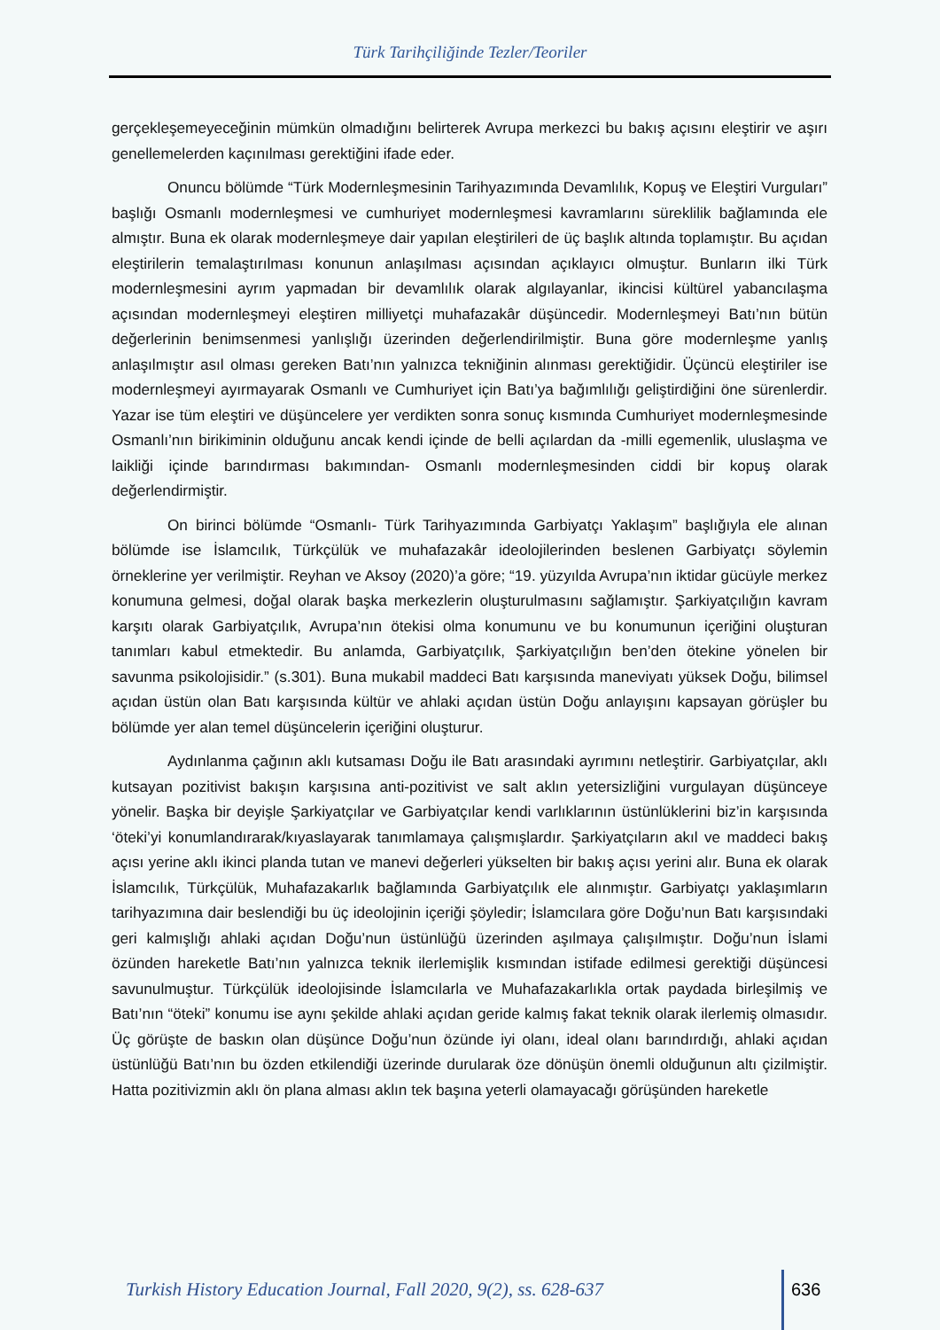Türk Tarihçiliğinde Tezler/Teoriler
gerçekleşemeyeceğinin mümkün olmadığını belirterek Avrupa merkezci bu bakış açısını eleştirir ve aşırı genellemelerden kaçınılması gerektiğini ifade eder.
Onuncu bölümde “Türk Modernleşmesinin Tarihyazımında Devamlılık, Kopuş ve Eleştiri Vurguları” başlığı Osmanlı modernleşmesi ve cumhuriyet modernleşmesi kavramlarını süreklilik bağlamında ele almıştır. Buna ek olarak modernleşmeye dair yapılan eleştirileri de üç başlık altında toplamıştır. Bu açıdan eleştirilerin temalaştırılması konunun anlaşılması açısından açıklayıcı olmuştur. Bunların ilki Türk modernleşmesini ayrım yapmadan bir devamlılık olarak algılayanlar, ikincisi kültürel yabancılaşma açısından modernleşmeyi eleştiren milliyetçi muhafazakâr düşüncedir. Modernleşmeyi Batı’nın bütün değerlerinin benimsenmesi yanlışlığı üzerinden değerlendirilmiştir. Buna göre modernleşme yanlış anlaşılmıştır asıl olması gereken Batı’nın yalnızca tekniğinin alınması gerektiğidir. Üçüncü eleştiriler ise modernleşmeyi ayırmayarak Osmanlı ve Cumhuriyet için Batı’ya bağımlılığı geliştirdiğini öne sürenlerdir. Yazar ise tüm eleştiri ve düşüncelere yer verdikten sonra sonuç kısmında Cumhuriyet modernleşmesinde Osmanlı’nın birikiminin olduğunu ancak kendi içinde de belli açılardan da -milli egemenlik, uluslaşma ve laikliği içinde barındırması bakımından- Osmanlı modernleşmesinden ciddi bir kopuş olarak değerlendirmiştir.
On birinci bölümde “Osmanlı- Türk Tarihyazımında Garbiyatçı Yaklaşım” başlığıyla ele alınan bölümde ise İslamcılık, Türkçülük ve muhafazakâr ideolojilerinden beslenen Garbiyatçı söylemin örneklerine yer verilmiştir. Reyhan ve Aksoy (2020)’a göre; “19. yüzyılda Avrupa’nın iktidar gücüyle merkez konumuna gelmesi, doğal olarak başka merkezlerin oluşturulmasını sağlamıştır. Şarkiyatçılığın kavram karşıtı olarak Garbiyatçılık, Avrupa’nın ötekisi olma konumunu ve bu konumunun içeriğini oluşturan tanımları kabul etmektedir. Bu anlamda, Garbiyatçılık, Şarkiyatçılığın ben’den ötekine yönelen bir savunma psikolojisidir.” (s.301). Buna mukabil maddeci Batı karşısında maneviyatı yüksek Doğu, bilimsel açıdan üstün olan Batı karşısında kültür ve ahlaki açıdan üstün Doğu anlayışını kapsayan görüşler bu bölümde yer alan temel düşüncelerin içeriğini oluşturur.
Aydınlanma çağının aklı kutsaması Doğu ile Batı arasındaki ayrımını netleştirir. Garbiyatçılar, aklı kutsayan pozitivist bakışın karşısına anti-pozitivist ve salt aklın yetersizliğini vurgulayan düşünceye yönelir. Başka bir deyişle Şarkiyatçılar ve Garbiyatçılar kendi varlıklarının üstünlüklerini biz’in karşısında ‘öteki’yi konumlandırarak/kıyaslayarak tanımlamaya çalışmışlardır. Şarkiyatçıların akıl ve maddeci bakış açısı yerine aklı ikinci planda tutan ve manevi değerleri yükselten bir bakış açısı yerini alır. Buna ek olarak İslamcılık, Türkçülük, Muhafazakarlık bağlamında Garbiyatçılık ele alınmıştır. Garbiyatçı yaklaşımların tarihyazımına dair beslendiği bu üç ideolojinin içeriği şöyledir; İslamcılara göre Doğu’nun Batı karşısındaki geri kalmışlığı ahlaki açıdan Doğu’nun üstünlüğü üzerinden aşılmaya çalışılmıştır. Doğu’nun İslami özünden hareketle Batı’nın yalnızca teknik ilerlemişlik kısmından istifade edilmesi gerektiği düşüncesi savunulmuştur. Türkçülük ideolojisinde İslamcılarla ve Muhafazakarlıkla ortak paydada birleşilmiş ve Batı’nın “öteki” konumu ise aynı şekilde ahlaki açıdan geride kalmış fakat teknik olarak ilerlemiş olmasıdır. Üç görüşte de baskın olan düşünce Doğu’nun özünde iyi olanı, ideal olanı barındırdığı, ahlaki açıdan üstünlüğü Batı’nın bu özden etkilendiği üzerinde durularak öze dönüşün önemli olduğunun altı çizilmiştir. Hatta pozitivizmin aklı ön plana alması aklın tek başına yeterli olamayacağı görüşünden hareketle
Turkish History Education Journal, Fall 2020, 9(2), ss. 628-637
636